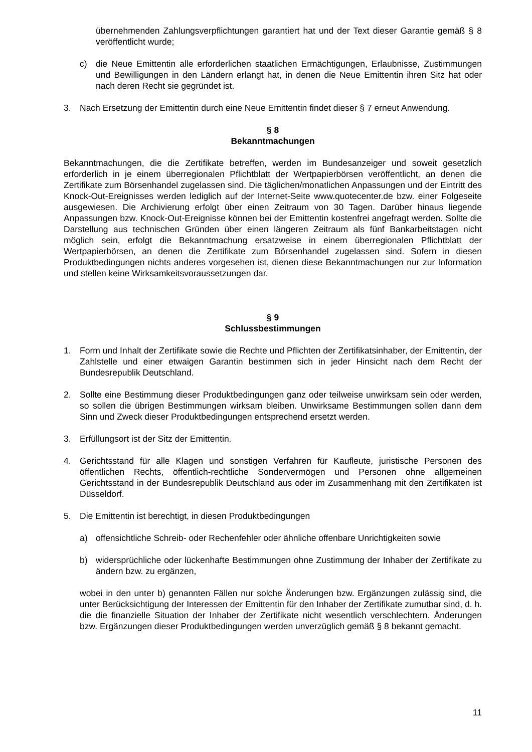übernehmenden Zahlungsverpflichtungen garantiert hat und der Text dieser Garantie gemäß § 8 veröffentlicht wurde;
c) die Neue Emittentin alle erforderlichen staatlichen Ermächtigungen, Erlaubnisse, Zustimmungen und Bewilligungen in den Ländern erlangt hat, in denen die Neue Emittentin ihren Sitz hat oder nach deren Recht sie gegründet ist.
3. Nach Ersetzung der Emittentin durch eine Neue Emittentin findet dieser § 7 erneut Anwendung.
§ 8
Bekanntmachungen
Bekanntmachungen, die die Zertifikate betreffen, werden im Bundesanzeiger und soweit gesetzlich erforderlich in je einem überregionalen Pflichtblatt der Wertpapierbörsen veröffentlicht, an denen die Zertifikate zum Börsenhandel zugelassen sind. Die täglichen/monatlichen Anpassungen und der Eintritt des Knock-Out-Ereignisses werden lediglich auf der Internet-Seite www.quotecenter.de bzw. einer Folgeseite ausgewiesen. Die Archivierung erfolgt über einen Zeitraum von 30 Tagen. Darüber hinaus liegende Anpassungen bzw. Knock-Out-Ereignisse können bei der Emittentin kostenfrei angefragt werden. Sollte die Darstellung aus technischen Gründen über einen längeren Zeitraum als fünf Bankarbeitstagen nicht möglich sein, erfolgt die Bekanntmachung ersatzweise in einem überregionalen Pflichtblatt der Wertpapierbörsen, an denen die Zertifikate zum Börsenhandel zugelassen sind. Sofern in diesen Produktbedingungen nichts anderes vorgesehen ist, dienen diese Bekanntmachungen nur zur Information und stellen keine Wirksamkeitsvoraussetzungen dar.
§ 9
Schlussbestimmungen
1. Form und Inhalt der Zertifikate sowie die Rechte und Pflichten der Zertifikatsinhaber, der Emittentin, der Zahlstelle und einer etwaigen Garantin bestimmen sich in jeder Hinsicht nach dem Recht der Bundesrepublik Deutschland.
2. Sollte eine Bestimmung dieser Produktbedingungen ganz oder teilweise unwirksam sein oder werden, so sollen die übrigen Bestimmungen wirksam bleiben. Unwirksame Bestimmungen sollen dann dem Sinn und Zweck dieser Produktbedingungen entsprechend ersetzt werden.
3. Erfüllungsort ist der Sitz der Emittentin.
4. Gerichtsstand für alle Klagen und sonstigen Verfahren für Kaufleute, juristische Personen des öffentlichen Rechts, öffentlich-rechtliche Sondervermögen und Personen ohne allgemeinen Gerichtsstand in der Bundesrepublik Deutschland aus oder im Zusammenhang mit den Zertifikaten ist Düsseldorf.
5. Die Emittentin ist berechtigt, in diesen Produktbedingungen
a) offensichtliche Schreib- oder Rechenfehler oder ähnliche offenbare Unrichtigkeiten sowie
b) widersprüchliche oder lückenhafte Bestimmungen ohne Zustimmung der Inhaber der Zertifikate zu ändern bzw. zu ergänzen,
wobei in den unter b) genannten Fällen nur solche Änderungen bzw. Ergänzungen zulässig sind, die unter Berücksichtigung der Interessen der Emittentin für den Inhaber der Zertifikate zumutbar sind, d. h. die die finanzielle Situation der Inhaber der Zertifikate nicht wesentlich verschlechtern. Änderungen bzw. Ergänzungen dieser Produktbedingungen werden unverzüglich gemäß § 8 bekannt gemacht.
11